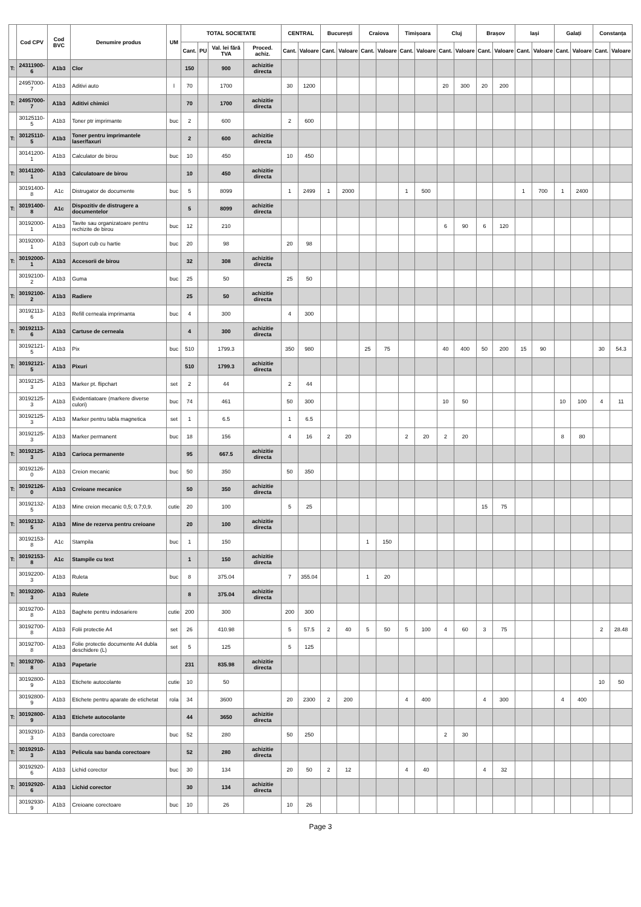| | Cod CPV | Cod BVC | Denumire produs | UM | TOTAL SOCIETATE | | | | CENTRAL | | București | | Craiova | | Timișoara | | Cluj | | Brașov | | Iași | | Galați | | Constanța | |
| --- | --- | --- | --- | --- | --- | --- | --- | --- | --- | --- | --- | --- | --- | --- | --- | --- | --- | --- | --- | --- | --- | --- | --- | --- | --- | --- |
| | | | | | Cant. | PU | Val. lei fără TVA | Proced. achiz. | Cant. | Valoare | Cant. | Valoare | Cant. | Valoare | Cant. | Valoare | Cant. | Valoare | Cant. | Valoare | Cant. | Valoare | Cant. | Valoare | Cant. | Valoare |
| T: | 24311900-6 | A1b3 | Clor | | 150 | | 900 | achizitie directa | | | | | | | | | | | | | | | | | | |
| | 24957000-7 | A1b3 | Aditivi auto | l | 70 | | 1700 | | 30 | 1200 | | | | | | | 20 | 300 | 20 | 200 | | | | | | |
| T: | 24957000-7 | A1b3 | Aditivi chimici | | 70 | | 1700 | achizitie directa | | | | | | | | | | | | | | | | | | |
| | 30125110-5 | A1b3 | Toner ptr imprimante | buc | 2 | | 600 | | 2 | 600 | | | | | | | | | | | | | | | | |
| T: | 30125110-5 | A1b3 | Toner pentru imprimantele laser/faxuri | | 2 | | 600 | achizitie directa | | | | | | | | | | | | | | | | | | |
| | 30141200-1 | A1b3 | Calculator de birou | buc | 10 | | 450 | | 10 | 450 | | | | | | | | | | | | | | | | |
| T: | 30141200-1 | A1b3 | Calculatoare de birou | | 10 | | 450 | achizitie directa | | | | | | | | | | | | | | | | | | |
| | 30191400-8 | A1c | Distrugator de documente | buc | 5 | | 8099 | | 1 | 2499 | 1 | 2000 | | | 1 | 500 | | | | | 1 | 700 | 1 | 2400 | | |
| T: | 30191400-8 | A1c | Dispozitiv de distrugere a documentelor | | 5 | | 8099 | achizitie directa | | | | | | | | | | | | | | | | | | |
| | 30192000-1 | A1b3 | Tavite sau organizatoare pentru rechizite de birou | buc | 12 | | 210 | | | | | | | | | | 6 | 90 | 6 | 120 | | | | | | |
| | 30192000-1 | A1b3 | Suport cub cu hartie | buc | 20 | | 98 | | 20 | 98 | | | | | | | | | | | | | | | | |
| T: | 30192000-1 | A1b3 | Accesorii de birou | | 32 | | 308 | achizitie directa | | | | | | | | | | | | | | | | | | |
| | 30192100-2 | A1b3 | Guma | buc | 25 | | 50 | | 25 | 50 | | | | | | | | | | | | | | | | |
| T: | 30192100-2 | A1b3 | Radiere | | 25 | | 50 | achizitie directa | | | | | | | | | | | | | | | | | | |
| | 30192113-6 | A1b3 | Refill cerneala imprimanta | buc | 4 | | 300 | | 4 | 300 | | | | | | | | | | | | | | | | |
| T: | 30192113-6 | A1b3 | Cartuse de cerneala | | 4 | | 300 | achizitie directa | | | | | | | | | | | | | | | | | | |
| | 30192121-5 | A1b3 | Pix | buc | 510 | | 1799.3 | | 350 | 980 | | | 25 | 75 | | | 40 | 400 | 50 | 200 | 15 | 90 | | | 30 | 54.3 |
| T: | 30192121-5 | A1b3 | Pixuri | | 510 | | 1799.3 | achizitie directa | | | | | | | | | | | | | | | | | | |
| | 30192125-3 | A1b3 | Marker pt. flipchart | set | 2 | | 44 | | 2 | 44 | | | | | | | | | | | | | | | | |
| | 30192125-3 | A1b3 | Evidentiatoare (markere diverse culori) | buc | 74 | | 461 | | 50 | 300 | | | | | | | 10 | 50 | | | | | 10 | 100 | 4 | 11 |
| | 30192125-3 | A1b3 | Marker pentru tabla magnetica | set | 1 | | 6.5 | | 1 | 6.5 | | | | | | | | | | | | | | | | |
| | 30192125-3 | A1b3 | Marker permanent | buc | 18 | | 156 | | 4 | 16 | 2 | 20 | | | 2 | 20 | 2 | 20 | | | | | 8 | 80 | | |
| T: | 30192125-3 | A1b3 | Carioca permanente | | 95 | | 667.5 | achizitie directa | | | | | | | | | | | | | | | | | | |
| | 30192126-0 | A1b3 | Creion mecanic | buc | 50 | | 350 | | 50 | 350 | | | | | | | | | | | | | | | | |
| T: | 30192126-0 | A1b3 | Creioane mecanice | | 50 | | 350 | achizitie directa | | | | | | | | | | | | | | | | | | |
| | 30192132-5 | A1b3 | Mine creion mecanic 0,5; 0.7;0,9. | cutie | 20 | | 100 | | 5 | 25 | | | | | | | | | 15 | 75 | | | | | | |
| T: | 30192132-5 | A1b3 | Mine de rezerva pentru creioane | | 20 | | 100 | achizitie directa | | | | | | | | | | | | | | | | | | |
| | 30192153-8 | A1c | Stampila | buc | 1 | | 150 | | | | | | 1 | 150 | | | | | | | | | | | | |
| T: | 30192153-8 | A1c | Stampile cu text | | 1 | | 150 | achizitie directa | | | | | | | | | | | | | | | | | | |
| | 30192200-3 | A1b3 | Ruleta | buc | 8 | | 375.04 | | 7 | 355.04 | | | 1 | 20 | | | | | | | | | | | | |
| T: | 30192200-3 | A1b3 | Rulete | | 8 | | 375.04 | achizitie directa | | | | | | | | | | | | | | | | | | |
| | 30192700-8 | A1b3 | Baghete pentru indosariere | cutie | 200 | | 300 | | 200 | 300 | | | | | | | | | | | | | | | | |
| | 30192700-8 | A1b3 | Folii protectie A4 | set | 26 | | 410.98 | | 5 | 57.5 | 2 | 40 | 5 | 50 | 5 | 100 | 4 | 60 | 3 | 75 | | | | | 2 | 28.48 |
| | 30192700-8 | A1b3 | Folie protectie documente A4 dubla deschidere (L) | set | 5 | | 125 | | 5 | 125 | | | | | | | | | | | | | | | | |
| T: | 30192700-8 | A1b3 | Papetarie | | 231 | | 835.98 | achizitie directa | | | | | | | | | | | | | | | | | | |
| | 30192800-9 | A1b3 | Etichete autocolante | cutie | 10 | | 50 | | | | | | | | | | | | | | | | | | 10 | 50 |
| | 30192800-9 | A1b3 | Etichete pentru aparate de etichetat | rola | 34 | | 3600 | | 20 | 2300 | 2 | 200 | | | 4 | 400 | | | 4 | 300 | | | 4 | 400 | | |
| T: | 30192800-9 | A1b3 | Etichete autocolante | | 44 | | 3650 | achizitie directa | | | | | | | | | | | | | | | | | | |
| | 30192910-3 | A1b3 | Banda corectoare | buc | 52 | | 280 | | 50 | 250 | | | | | | | 2 | 30 | | | | | | | | |
| T: | 30192910-3 | A1b3 | Pelicula sau banda corectoare | | 52 | | 280 | achizitie directa | | | | | | | | | | | | | | | | | | |
| | 30192920-6 | A1b3 | Lichid corector | buc | 30 | | 134 | | 20 | 50 | 2 | 12 | | | 4 | 40 | | | 4 | 32 | | | | | | |
| T: | 30192920-6 | A1b3 | Lichid corector | | 30 | | 134 | achizitie directa | | | | | | | | | | | | | | | | | | |
| | 30192930-9 | A1b3 | Creioane corectoare | buc | 10 | | 26 | | 10 | 26 | | | | | | | | | | | | | | | | |
Page 3